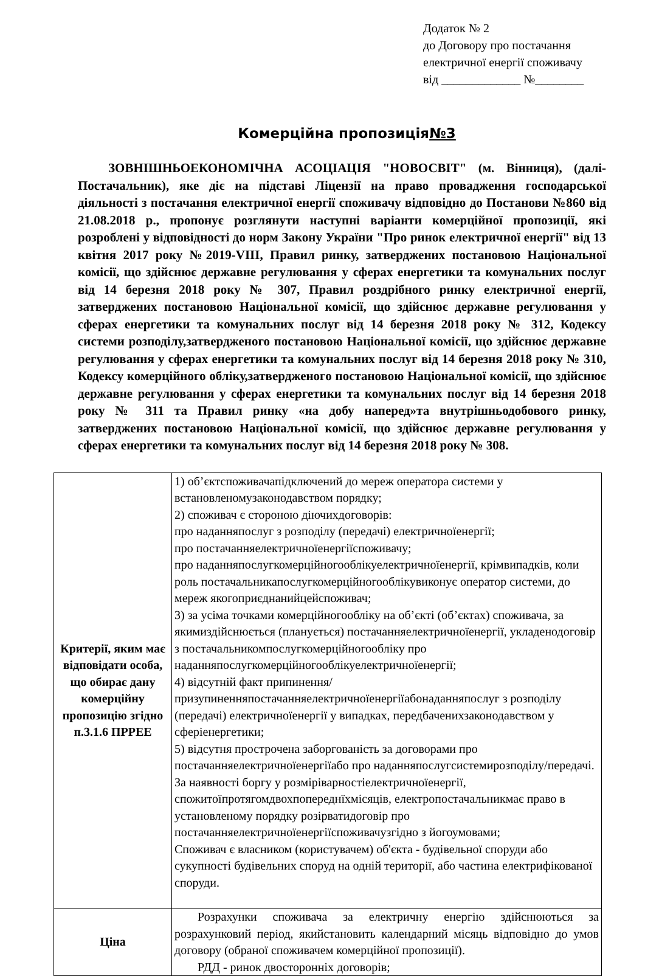Додаток № 2
до Договору про постачання
електричної енергії споживачу
від _____________ №________
Комерційна пропозиція№3
ЗОВНІШНЬОЕКОНОМІЧНА АСОЦІАЦІЯ "НОВОСВІТ" (м. Вінниця), (далі-Постачальник), яке діє на підставі Ліцензії на право провадження господарської діяльності з постачання електричної енергії споживачу відповідно до Постанови №860 від 21.08.2018 р., пропонує розглянути наступні варіанти комерційної пропозиції, які розроблені у відповідності до норм Закону України "Про ринок електричної енергії" від 13 квітня 2017 року №2019-VIII, Правил ринку, затверджених постановою Національної комісії, що здійснює державне регулювання у сферах енергетики та комунальних послуг від 14 березня 2018 року № 307, Правил роздрібного ринку електричної енергії, затверджених постановою Національної комісії, що здійснює державне регулювання у сферах енергетики та комунальних послуг від 14 березня 2018 року № 312, Кодексу системи розподілу,затвердженого постановою Національної комісії, що здійснює державне регулювання у сферах енергетики та комунальних послуг від 14 березня 2018 року № 310, Кодексу комерційного обліку,затвердженого постановою Національної комісії, що здійснює державне регулювання у сферах енергетики та комунальних послуг від 14 березня 2018 року № 311 та Правил ринку «на добу наперед»та внутрішньодобового ринку, затверджених постановою Національної комісії, що здійснює державне регулювання у сферах енергетики та комунальних послуг від 14 березня 2018 року № 308.
| Критерії, яким має відповідати особа, що обирає дану комерційну пропозицію згідно п.3.1.6 ПРРЕЕ | 1) об’єктспоживачапідключений до мереж оператора системи у встановленомузаконодавством порядку; 2) споживач є стороною діючихдоговорів: про наданняпослуг з розподілу (передачі) електричноїенергії; про постачанняелектричноїенергіїспоживачу; про наданняпослугкомерційногооблікуелектричноїенергії, крімвипадків, коли роль постачальникапослугкомерційногооблікувиконує оператор системи, до мереж якогоприєднанийцейспоживач; 3) за усіма точками комерційногообліку на об’єкті (об’єктах) споживача, за якимиздійснюється (планується) постачанняелектричноїенергії, укладенодоговір з постачальникомпослугкомерційногообліку про наданняпослугкомерційногооблікуелектричноїенергії; 4) відсутній факт припинення/призупиненняпостачанняелектричноїенергіїабонаданняпослуг з розподілу (передачі) електричноїенергії у випадках, передбаченихзаконодавством у сферіенергетики; 5) відсутня прострочена заборгованість за договорами про постачанняелектричноїенергіїабо про наданняпослугсистемирозподілу/передачі. За наявності боргу у розміріварностіелектричноїенергії, спожитоїпротягомдвохпопереднїхмісяців, електропостачальникмає право в установленому порядку розірватидоговір про постачанняелектричноїенергіїспоживачузгідно з йогоумовами; Споживач є власником (користувачем) об'єкта - будівельної споруди або сукупності будівельних споруд на одній території, або частина електрифікованої споруди. |
| Ціна | Розрахунки споживача за електричну енергію здійснюються за розрахунковий період, якийстановить календарний місяць відповідно до умов договору (обраної споживачем комерційної пропозиції). РДД - ринок двосторонніх договорів; |